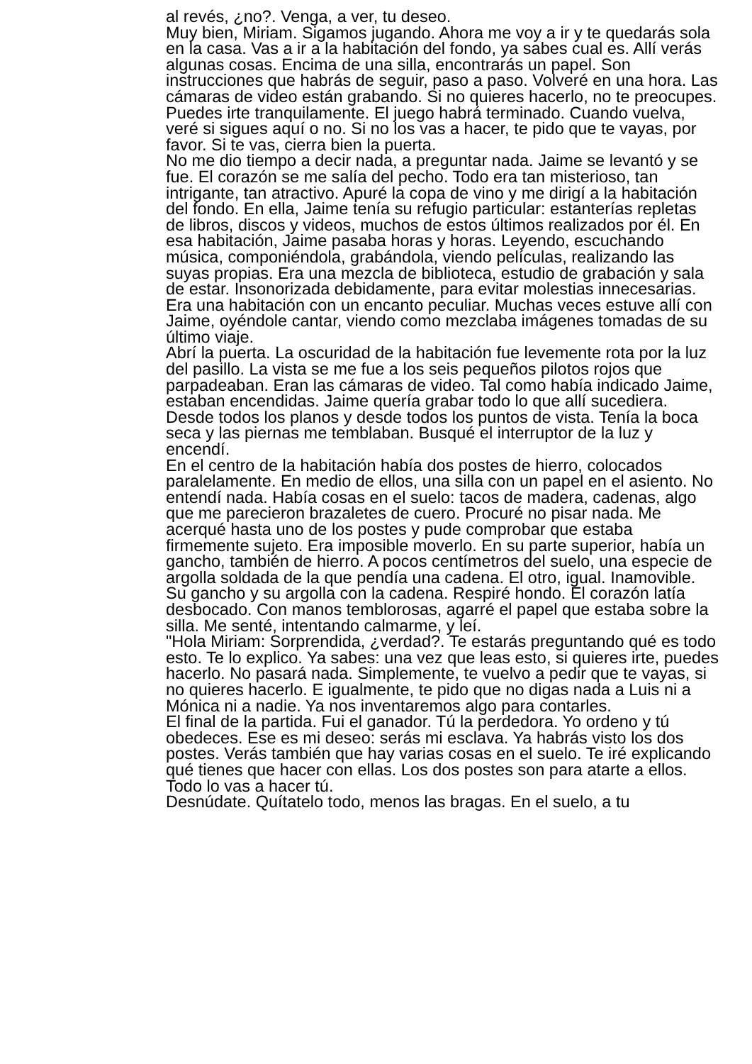al revés, ¿no?. Venga, a ver, tu deseo.
Muy bien, Miriam. Sigamos jugando. Ahora me voy a ir y te quedarás sola en la casa. Vas a ir a la habitación del fondo, ya sabes cual es. Allí verás algunas cosas. Encima de una silla, encontrarás un papel. Son instrucciones que habrás de seguir, paso a paso. Volveré en una hora. Las cámaras de video están grabando. Si no quieres hacerlo, no te preocupes. Puedes irte tranquilamente. El juego habrá terminado. Cuando vuelva, veré si sigues aquí o no. Si no los vas a hacer, te pido que te vayas, por favor. Si te vas, cierra bien la puerta.
No me dio tiempo a decir nada, a preguntar nada. Jaime se levantó y se fue. El corazón se me salía del pecho. Todo era tan misterioso, tan intrigante, tan atractivo. Apuré la copa de vino y me dirigí a la habitación del fondo. En ella, Jaime tenía su refugio particular: estanterías repletas de libros, discos y videos, muchos de estos últimos realizados por él. En esa habitación, Jaime pasaba horas y horas. Leyendo, escuchando música, componiéndola, grabándola, viendo películas, realizando las suyas propias. Era una mezcla de biblioteca, estudio de grabación y sala de estar. Insonorizada debidamente, para evitar molestias innecesarias. Era una habitación con un encanto peculiar. Muchas veces estuve allí con Jaime, oyéndole cantar, viendo como mezclaba imágenes tomadas de su último viaje.
Abrí la puerta. La oscuridad de la habitación fue levemente rota por la luz del pasillo. La vista se me fue a los seis pequeños pilotos rojos que parpadeaban. Eran las cámaras de video. Tal como había indicado Jaime, estaban encendidas. Jaime quería grabar todo lo que allí sucediera. Desde todos los planos y desde todos los puntos de vista. Tenía la boca seca y las piernas me temblaban. Busqué el interruptor de la luz y encendí.
En el centro de la habitación había dos postes de hierro, colocados paralelamente. En medio de ellos, una silla con un papel en el asiento. No entendí nada. Había cosas en el suelo: tacos de madera, cadenas, algo que me parecieron brazaletes de cuero. Procuré no pisar nada. Me acerqué hasta uno de los postes y pude comprobar que estaba firmemente sujeto. Era imposible moverlo. En su parte superior, había un gancho, también de hierro. A pocos centímetros del suelo, una especie de argolla soldada de la que pendía una cadena. El otro, igual. Inamovible. Su gancho y su argolla con la cadena. Respiré hondo. El corazón latía desbocado. Con manos temblorosas, agarré el papel que estaba sobre la silla. Me senté, intentando calmarme, y leí.
"Hola Miriam: Sorprendida, ¿verdad?. Te estarás preguntando qué es todo esto. Te lo explico. Ya sabes: una vez que leas esto, si quieres irte, puedes hacerlo. No pasará nada. Simplemente, te vuelvo a pedir que te vayas, si no quieres hacerlo. E igualmente, te pido que no digas nada a Luis ni a Mónica ni a nadie. Ya nos inventaremos algo para contarles.
El final de la partida. Fui el ganador. Tú la perdedora. Yo ordeno y tú obedeces. Ese es mi deseo: serás mi esclava. Ya habrás visto los dos postes. Verás también que hay varias cosas en el suelo. Te iré explicando qué tienes que hacer con ellas. Los dos postes son para atarte a ellos. Todo lo vas a hacer tú.
Desnúdate. Quítatelo todo, menos las bragas. En el suelo, a tu